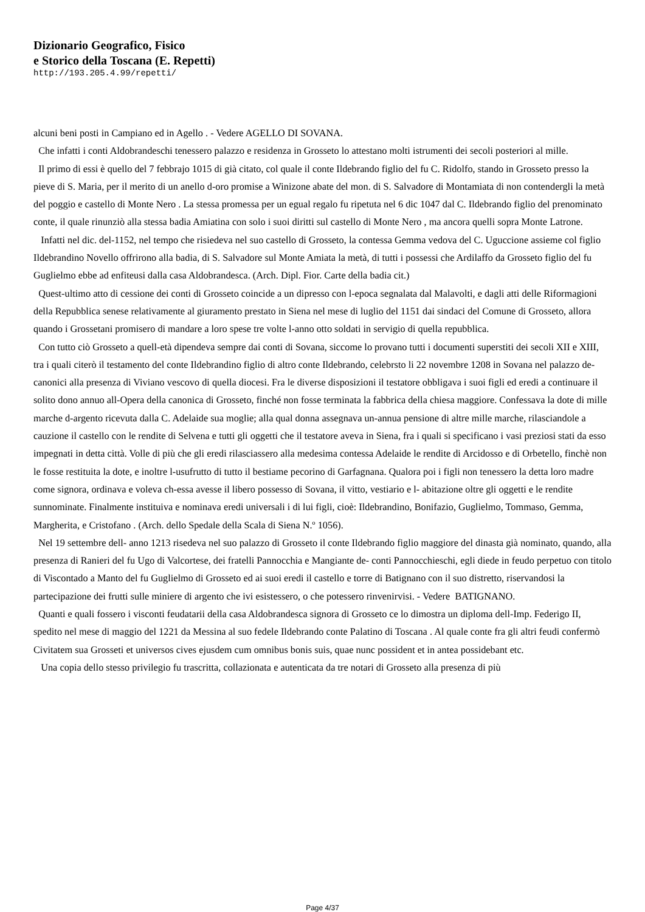Dizionario Geografico, Fisico
e Storico della Toscana (E. Repetti)
http://193.205.4.99/repetti/
alcuni beni posti in Campiano ed in Agello . - Vedere AGELLO DI SOVANA.
Che infatti i conti Aldobrandeschi tenessero palazzo e residenza in Grosseto lo attestano molti istrumenti dei secoli posteriori al mille.
Il primo di essi è quello del 7 febbrajo 1015 di già citato, col quale il conte Ildebrando figlio del fu C. Ridolfo, stando in Grosseto presso la pieve di S. Maria, per il merito di un anello d-oro promise a Winizone abate del mon. di S. Salvadore di Montamiata di non contendergli la metà del poggio e castello di Monte Nero . La stessa promessa per un egual regalo fu ripetuta nel 6 dic 1047 dal C. Ildebrando figlio del prenominato conte, il quale rinunziò alla stessa badia Amiatina con solo i suoi diritti sul castello di Monte Nero , ma ancora quelli sopra Monte Latrone.
Infatti nel dic. del-1152, nel tempo che risiedeva nel suo castello di Grosseto, la contessa Gemma vedova del C. Uguccione assieme col figlio Ildebrandino Novello offrirono alla badia, di S. Salvadore sul Monte Amiata la metà, di tutti i possessi che Ardilaffo da Grosseto figlio del fu Guglielmo ebbe ad enfiteusi dalla casa Aldobrandesca. (Arch. Dipl. Fior. Carte della badia cit.)
Quest-ultimo atto di cessione dei conti di Grosseto coincide a un dipresso con l-epoca segnalata dal Malavolti, e dagli atti delle Riformagioni della Repubblica senese relativamente al giuramento prestato in Siena nel mese di luglio del 1151 dai sindaci del Comune di Grosseto, allora quando i Grossetani promisero di mandare a loro spese tre volte l-anno otto soldati in servigio di quella repubblica.
Con tutto ciò Grosseto a quell-età dipendeva sempre dai conti di Sovana, siccome lo provano tutti i documenti superstiti dei secoli XII e XIII, tra i quali citerò il testamento del conte Ildebrandino figlio di altro conte Ildebrando, celebrsto li 22 novembre 1208 in Sovana nel palazzo de-canonici alla presenza di Viviano vescovo di quella diocesi. Fra le diverse disposizioni il testatore obbligava i suoi figli ed eredi a continuare il solito dono annuo all-Opera della canonica di Grosseto, finché non fosse terminata la fabbrica della chiesa maggiore. Confessava la dote di mille marche d-argento ricevuta dalla C. Adelaide sua moglie; alla qual donna assegnava un-annua pensione di altre mille marche, rilasciandole a cauzione il castello con le rendite di Selvena e tutti gli oggetti che il testatore aveva in Siena, fra i quali si specificano i vasi preziosi stati da esso impegnati in detta città. Volle di più che gli eredi rilasciassero alla medesima contessa Adelaide le rendite di Arcidosso e di Orbetello, finchè non le fosse restituita la dote, e inoltre l-usufrutto di tutto il bestiame pecorino di Garfagnana. Qualora poi i figli non tenessero la detta loro madre come signora, ordinava e voleva ch-essa avesse il libero possesso di Sovana, il vitto, vestiario e l- abitazione oltre gli oggetti e le rendite sunnominate. Finalmente instituiva e nominava eredi universali i di lui figli, cioè: Ildebrandino, Bonifazio, Guglielmo, Tommaso, Gemma, Margherita, e Cristofano . (Arch. dello Spedale della Scala di Siena N.º 1056).
Nel 19 settembre dell- anno 1213 risedeva nel suo palazzo di Grosseto il conte Ildebrando figlio maggiore del dinasta già nominato, quando, alla presenza di Ranieri del fu Ugo di Valcortese, dei fratelli Pannocchia e Mangiante de- conti Pannocchieschi, egli diede in feudo perpetuo con titolo di Viscontado a Manto del fu Guglielmo di Grosseto ed ai suoi eredi il castello e torre di Batignano con il suo distretto, riservandosi la partecipazione dei frutti sulle miniere di argento che ivi esistessero, o che potessero rinvenirvisi. - Vedere BATIGNANO.
Quanti e quali fossero i visconti feudatarii della casa Aldobrandesca signora di Grosseto ce lo dimostra un diploma dell-Imp. Federigo II, spedito nel mese di maggio del 1221 da Messina al suo fedele Ildebrando conte Palatino di Toscana . Al quale conte fra gli altri feudi confermò Civitatem sua Grosseti et universos cives ejusdem cum omnibus bonis suis, quae nunc possident et in antea possidebant etc.
Una copia dello stesso privilegio fu trascritta, collazionata e autenticata da tre notari di Grosseto alla presenza di più
Page 4/37